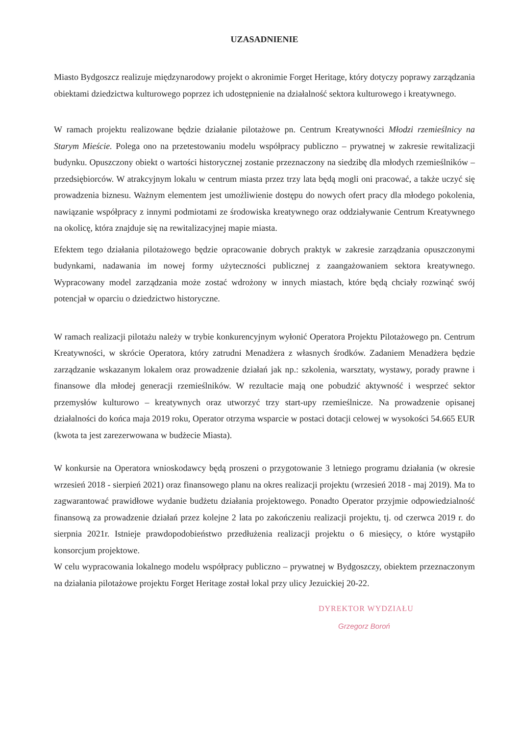UZASADNIENIE
Miasto Bydgoszcz realizuje międzynarodowy projekt o akronimie Forget Heritage, który dotyczy poprawy zarządzania obiektami dziedzictwa kulturowego poprzez ich udostępnienie na działalność sektora kulturowego i kreatywnego.
W ramach projektu realizowane będzie działanie pilotażowe pn. Centrum Kreatywności Młodzi rzemieślnicy na Starym Mieście. Polega ono na przetestowaniu modelu współpracy publiczno – prywatnej w zakresie rewitalizacji budynku. Opuszczony obiekt o wartości historycznej zostanie przeznaczony na siedzibę dla młodych rzemieślników – przedsiębiorców. W atrakcyjnym lokalu w centrum miasta przez trzy lata będą mogli oni pracować, a także uczyć się prowadzenia biznesu. Ważnym elementem jest umożliwienie dostępu do nowych ofert pracy dla młodego pokolenia, nawiązanie współpracy z innymi podmiotami ze środowiska kreatywnego oraz oddziaływanie Centrum Kreatywnego na okolicę, która znajduje się na rewitalizacyjnej mapie miasta.
Efektem tego działania pilotażowego będzie opracowanie dobrych praktyk w zakresie zarządzania opuszczonymi budynkami, nadawania im nowej formy użyteczności publicznej z zaangażowaniem sektora kreatywnego. Wypracowany model zarządzania może zostać wdrożony w innych miastach, które będą chciały rozwinąć swój potencjał w oparciu o dziedzictwo historyczne.
W ramach realizacji pilotażu należy w trybie konkurencyjnym wyłonić Operatora Projektu Pilotażowego pn. Centrum Kreatywności, w skrócie Operatora, który zatrudni Menadżera z własnych środków. Zadaniem Menadżera będzie zarządzanie wskazanym lokalem oraz prowadzenie działań jak np.: szkolenia, warsztaty, wystawy, porady prawne i finansowe dla młodej generacji rzemieślników. W rezultacie mają one pobudzić aktywność i wesprzeć sektor przemysłów kulturowo – kreatywnych oraz utworzyć trzy start-upy rzemieślnicze. Na prowadzenie opisanej działalności do końca maja 2019 roku, Operator otrzyma wsparcie w postaci dotacji celowej w wysokości 54.665 EUR (kwota ta jest zarezerwowana w budżecie Miasta).
W konkursie na Operatora wnioskodawcy będą proszeni o przygotowanie 3 letniego programu działania (w okresie wrzesień 2018 - sierpień 2021) oraz finansowego planu na okres realizacji projektu (wrzesień 2018 - maj 2019). Ma to zagwarantować prawidłowe wydanie budżetu działania projektowego. Ponadto Operator przyjmie odpowiedzialność finansową za prowadzenie działań przez kolejne 2 lata po zakończeniu realizacji projektu, tj. od czerwca 2019 r. do sierpnia 2021r. Istnieje prawdopodobieństwo przedłużenia realizacji projektu o 6 miesięcy, o które wystąpiło konsorcjum projektowe.
W celu wypracowania lokalnego modelu współpracy publiczno – prywatnej w Bydgoszczy, obiektem przeznaczonym na działania pilotażowe projektu Forget Heritage został lokal przy ulicy Jezuickiej 20-22.
DYREKTOR WYDZIAŁU
Grzegorz Boroń